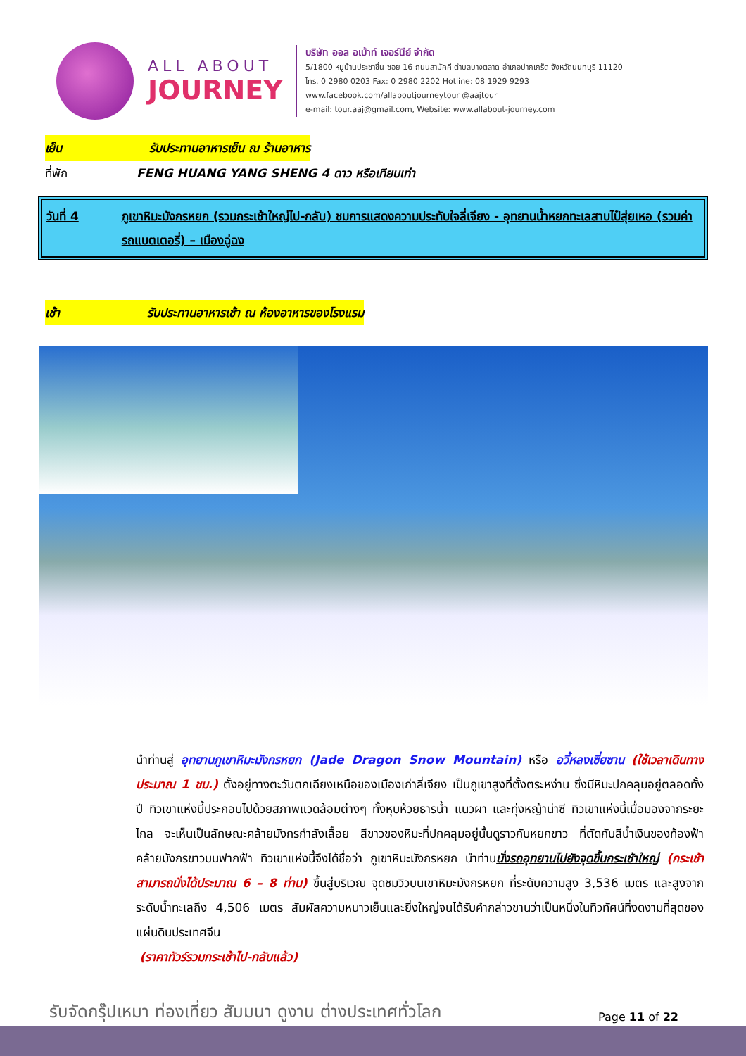ALL ABOUT
JOURNEY
บริษัท ออล อเบ้าท์ เจอร์นีย์ จำกัด
5/1800 หมู่บ้านประชาชื่น ซอย 16 ถนนสามัคคี ตำบลบางตลาด อำเภอปากเกร็ด จังหวัดนนทบุรี 11120
โทร. 0 2980 0203 Fax: 0 2980 2202 Hotline: 08 1929 9293
www.facebook.com/allaboutjourneytour @aajtour
e-mail: tour.aaj@gmail.com, Website: www.allabout-journey.com
เย็น รับประทานอาหารเย็น ณ ร้านอาหาร
ที่พัก FENG HUANG YANG SHENG 4 ดาว หรือเทียบเท่า
วันที่ 4 ภูเขาหิมะมังกรหยก (รวมกระเช้าใหญ่ไป-กลับ) ชมการแสดงความประทับใจลี่เจียง - อุทยานน้ำหยกทะเลสาบไป๋สุ่ยเหอ (รวมค่ารถแบตเตอรี่) – เมืองฉู่ฉง
เช้า รับประทานอาหารเช้า ณ ห้องอาหารของโรงแรม
นำท่านสู่ อุทยานภูเขาหิมะมังกรหยก (Jade Dragon Snow Mountain) หรือ อวี้หลงเซี่ยซาน (ใช้เวลาเดินทางประมาณ 1 ชม.) ตั้งอยู่ทางตะวันตกเฉียงเหนือของเมืองเก่าลี่เจียง เป็นภูเขาสูงที่ตั้งตระหง่าน ซึ่งมีหิมะปกคลุมอยู่ตลอดทั้งปี ทิวเขาแห่งนี้ประกอบไปด้วยสภาพแวดล้อมต่างๆ ทั้งหุบห้วยธารน้ำ แนวผา และทุ่งหญ้าน่าซี ทิวเขาแห่งนี้เมื่อมองจากระยะไกล จะเห็นเป็นลักษณะคล้ายมังกรกำลังเลื้อย สีขาวของหิมะที่ปกคลุมอยู่นั้นดูราวกับหยกขาว ที่ตัดกับสีน้ำเงินของท้องฟ้า คล้ายมังกรขาวบนฟากฟ้า ทิวเขาแห่งนี้จึงได้ชื่อว่า ภูเขาหิมะมังกรหยก นำท่านนั่งรถอุทยานไปยังจุดขึ้นกระเช้าใหญ่ (กระเช้าสามารถนั่งได้ประมาณ 6 – 8 ท่าน) ขึ้นสู่บริเวณ จุดชมวิวบนเขาหิมะมังกรหยก ที่ระดับความสูง 3,536 เมตร และสูงจากระดับน้ำทะเลถึง 4,506 เมตร สัมผัสความหนาวเย็นและยิ่งใหญ่จนได้รับคำกล่าวขานว่าเป็นหนึ่งในทิวทัศน์ที่งดงามที่สุดของแผ่นดินประเทศจีน
(ราคาทัวร์รวมกระเช้าไป-กลับแล้ว)
รับจัดกรุ๊ปเหมา ท่องเที่ยว สัมมนา ดูงาน ต่างประเทศทั่วโลก
Page 11 of 22